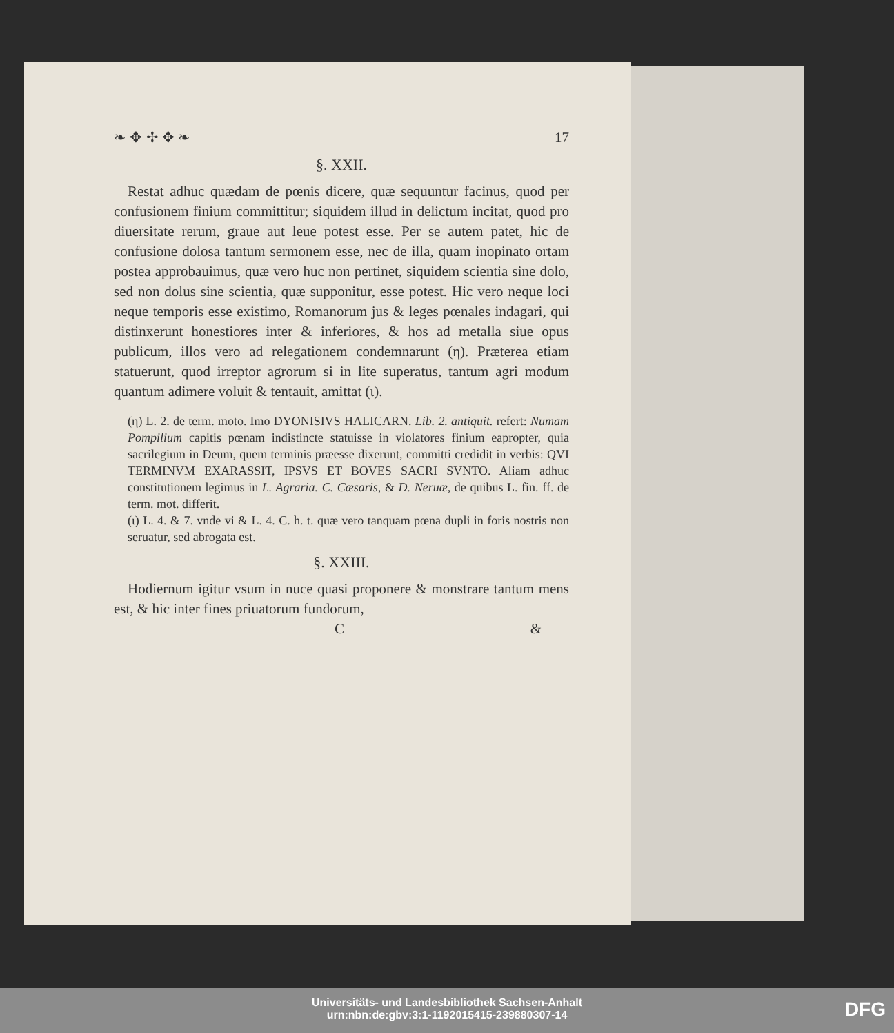❧ ✥ ✢ ✥ ❧ 17
§. XXII.
Restat adhuc quædam de pœnis dicere, quæ sequuntur facinus, quod per confusionem finium committitur; siquidem illud in delictum incitat, quod pro diuersitate rerum, graue aut leue potest esse. Per se autem patet, hic de confusione dolosa tantum sermonem esse, nec de illa, quam inopinato ortam postea approbauimus, quæ vero huc non pertinet, siquidem scientia sine dolo, sed non dolus sine scientia, quæ supponitur, esse potest. Hic vero neque loci neque temporis esse existimo, Romanorum jus & leges pœnales indagari, qui distinxerunt honestiores inter & inferiores, & hos ad metalla siue opus publicum, illos vero ad relegationem condemnarunt (η). Præterea etiam statuerunt, quod irreptor agrorum si in lite superatus, tantum agri modum quantum adimere voluit & tentauit, amittat (ι).
(η) L. 2. de term. moto. Imo DYONISIVS HALICARN. Lib. 2. antiquit. refert: Numam Pompilium capitis pœnam indistincte statuisse in violatores finium eapropter, quia sacrilegium in Deum, quem terminis præesse dixerunt, committi credidit in verbis: QVI TERMINVM EXARASSIT, IPSVS ET BOVES SACRI SVNTO. Aliam adhuc constitutionem legimus in L. Agraria. C. Cæsaris, & D. Neruæ, de quibus L. fin. ff. de term. mot. differit.
(ι) L. 4. & 7. vnde vi & L. 4. C. h. t. quæ vero tanquam pœna dupli in foris nostris non seruatur, sed abrogata est.
§. XXIII.
Hodiernum igitur vsum in nuce quasi proponere & monstrare tantum mens est, & hic inter fines priuatorum fundorum,
C &
Universitäts- und Landesbibliothek Sachsen-Anhalt
urn:nbn:de:gbv:3:1-1192015415-239880307-14
DFG